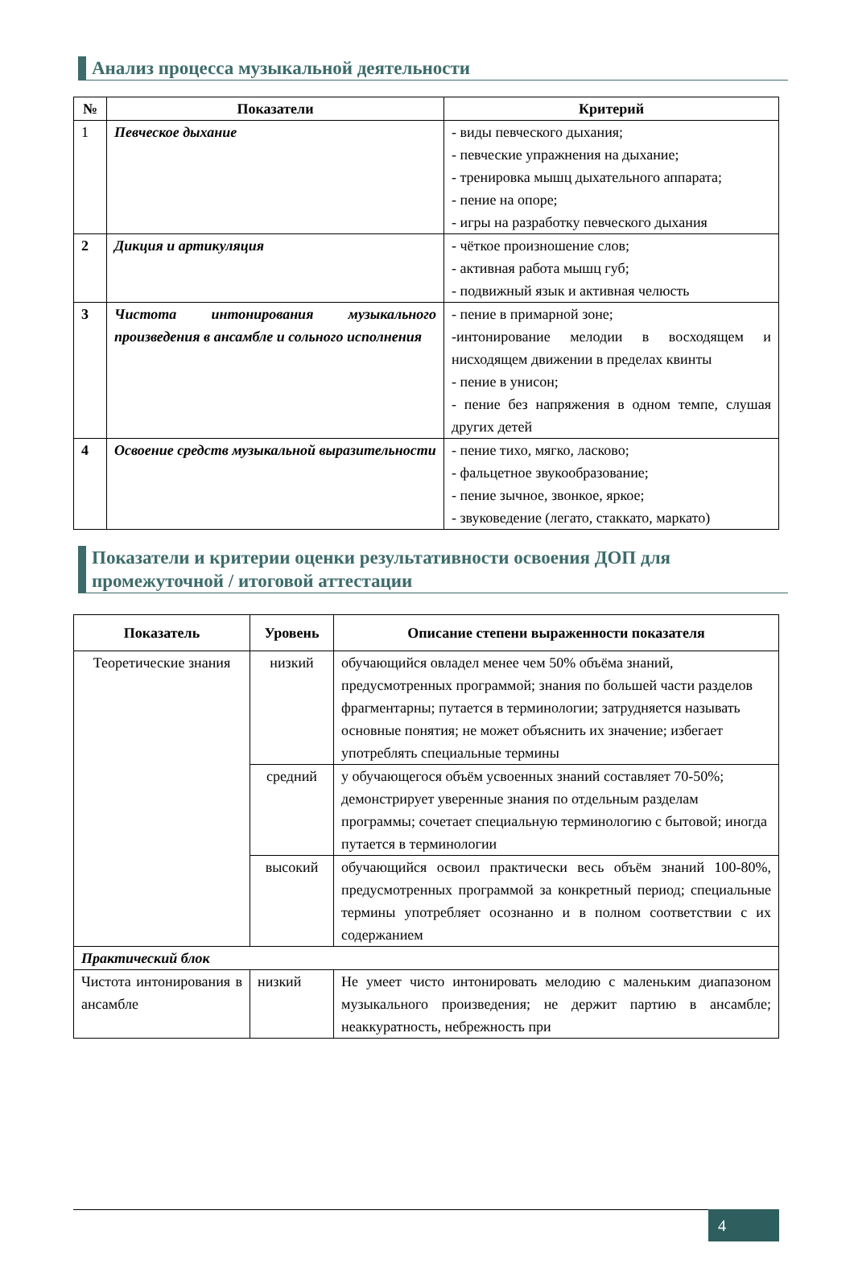Анализ процесса музыкальной деятельности
| № | Показатели | Критерий |
| --- | --- | --- |
| 1 | Певческое дыхание | - виды певческого дыхания; - певческие упражнения на дыхание; - тренировка мышц дыхательного аппарата; - пение на опоре; - игры на разработку певческого дыхания |
| 2 | Дикция и артикуляция | - чёткое произношение слов; - активная работа мышц губ; - подвижный язык и активная челюсть |
| 3 | Чистота интонирования музыкального произведения в ансамбле и сольного исполнения | - пение в примарной зоне; -интонирование мелодии в восходящем и нисходящем движении в пределах квинты - пение в унисон; - пение без напряжения в одном темпе, слушая других детей |
| 4 | Освоение средств музыкальной выразительности | - пение тихо, мягко, ласково; - фальцетное звукообразование; - пение зычное, звонкое, яркое; - звуковедение (легато, стаккато, маркато) |
Показатели и критерии оценки результативности освоения ДОП для промежуточной / итоговой аттестации
| Показатель | Уровень | Описание степени выраженности показателя |
| --- | --- | --- |
| Теоретические знания | низкий | обучающийся овладел менее чем 50% объёма знаний, предусмотренных программой; знания по большей части разделов фрагментарны; путается в терминологии; затрудняется называть основные понятия; не может объяснить их значение; избегает употреблять специальные термины |
| | средний | у обучающегося объём усвоенных знаний составляет 70-50%; демонстрирует уверенные знания по отдельным разделам программы; сочетает специальную терминологию с бытовой; иногда путается в терминологии |
| | высокий | обучающийся освоил практически весь объём знаний 100-80%, предусмотренных программой за конкретный период; специальные термины употребляет осознанно и в полном соответствии с их содержанием |
| Практический блок | | |
| Чистота интонирования в ансамбле | низкий | Не умеет чисто интонировать мелодию с маленьким диапазоном музыкального произведения; не держит партию в ансамбле; неаккуратность, небрежность при |
4